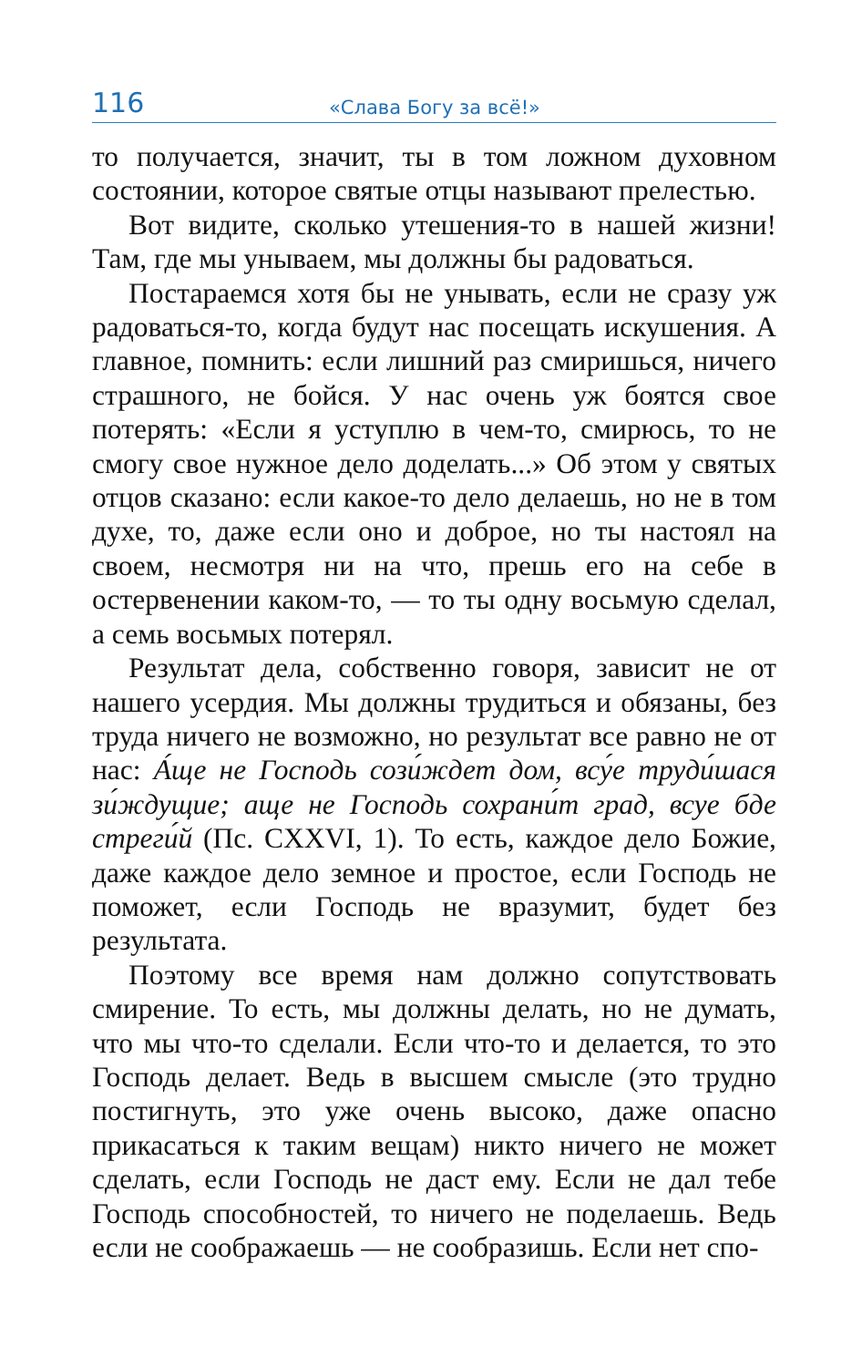116 «Слава Богу за всё!»
то получается, значит, ты в том ложном духовном состоянии, которое святые отцы называют прелестью.
Вот видите, сколько утешения-то в нашей жизни! Там, где мы унываем, мы должны бы радоваться.
Постараемся хотя бы не унывать, если не сразу уж радоваться-то, когда будут нас посещать искушения. А главное, помнить: если лишний раз смиришься, ничего страшного, не бойся. У нас очень уж боятся свое потерять: «Если я уступлю в чем-то, смирюсь, то не смогу свое нужное дело доделать...» Об этом у святых отцов сказано: если какое-то дело делаешь, но не в том духе, то, даже если оно и доброе, но ты настоял на своем, несмотря ни на что, прешь его на себе в остервенении каком-то, — то ты одну восьмую сделал, а семь восьмых потерял.
Результат дела, собственно говоря, зависит не от нашего усердия. Мы должны трудиться и обязаны, без труда ничего не возможно, но результат все равно не от нас: А́ще не Господь сози́ждет дом, всу́е труди́шася зи́ждущие; аще не Господь сохрани́т град, всуе бде стреги́й (Пс. CXXVI, 1). То есть, каждое дело Божие, даже каждое дело земное и простое, если Господь не поможет, если Господь не вразумит, будет без результата.
Поэтому все время нам должно сопутствовать смирение. То есть, мы должны делать, но не думать, что мы что-то сделали. Если что-то и делается, то это Господь делает. Ведь в высшем смысле (это трудно постигнуть, это уже очень высоко, даже опасно прикасаться к таким вещам) никто ничего не может сделать, если Господь не даст ему. Если не дал тебе Господь способностей, то ничего не поделаешь. Ведь если не соображаешь — не сообразишь. Если нет спо-